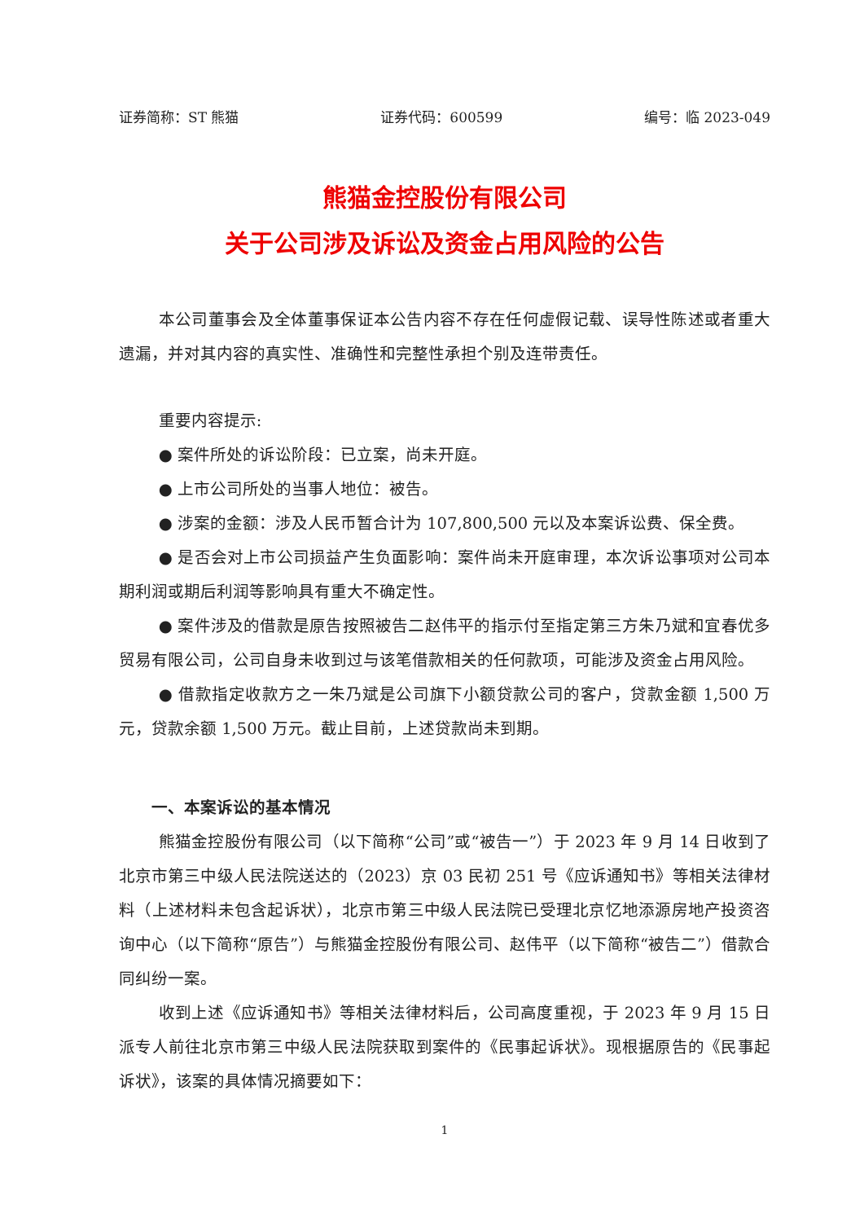证券简称：ST 熊猫 证券代码：600599 编号：临 2023-049
熊猫金控股份有限公司
关于公司涉及诉讼及资金占用风险的公告
本公司董事会及全体董事保证本公告内容不存在任何虚假记载、误导性陈述或者重大遗漏，并对其内容的真实性、准确性和完整性承担个别及连带责任。
重要内容提示:
● 案件所处的诉讼阶段：已立案，尚未开庭。
● 上市公司所处的当事人地位：被告。
● 涉案的金额：涉及人民币暂合计为 107,800,500 元以及本案诉讼费、保全费。
● 是否会对上市公司损益产生负面影响：案件尚未开庭审理，本次诉讼事项对公司本期利润或期后利润等影响具有重大不确定性。
● 案件涉及的借款是原告按照被告二赵伟平的指示付至指定第三方朱乃斌和宜春优多贸易有限公司，公司自身未收到过与该笔借款相关的任何款项，可能涉及资金占用风险。
● 借款指定收款方之一朱乃斌是公司旗下小额贷款公司的客户，贷款金额 1,500 万元，贷款余额 1,500 万元。截止目前，上述贷款尚未到期。
一、本案诉讼的基本情况
熊猫金控股份有限公司（以下简称“公司”或“被告一”）于 2023 年 9 月 14 日收到了北京市第三中级人民法院送达的（2023）京 03 民初 251 号《应诉通知书》等相关法律材料（上述材料未包含起诉状），北京市第三中级人民法院已受理北京忆地添源房地产投资咨询中心（以下简称“原告”）与熊猫金控股份有限公司、赵伟平（以下简称“被告二”）借款合同纠纷一案。
收到上述《应诉通知书》等相关法律材料后，公司高度重视，于 2023 年 9 月 15 日派专人前往北京市第三中级人民法院获取到案件的《民事起诉状》。现根据原告的《民事起诉状》，该案的具体情况摘要如下：
1